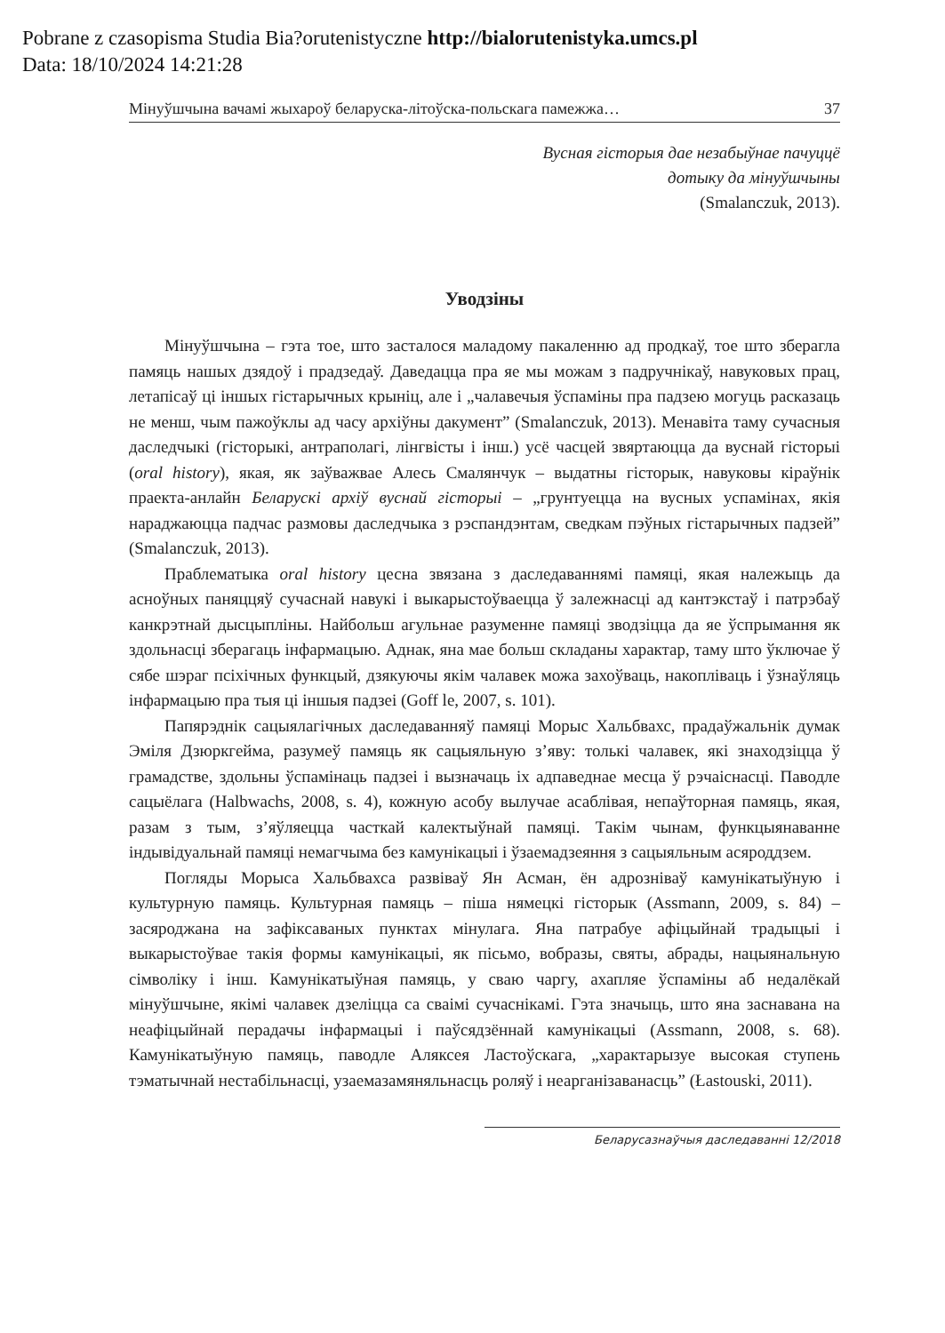Pobrane z czasopisma Studia Bia?orutenistyczne http://bialorutenistyka.umcs.pl
Data: 18/10/2024 14:21:28
Мінуўшчына вачамі жыхароў беларуска-літоўска-польскага памежжа… 37
Вусная гісторыя дае незабыўнае пачуццё
дотыку да мінуўшчыны
(Smalanczuk, 2013).
Уводзіны
Мінуўшчына – гэта тое, што засталося маладому пакаленню ад продкаў, тое што зберагла памяць нашых дзядоў і прадзедаў. Даведацца пра яе мы можам з падручнікаў, навуковых прац, летапісаў ці іншых гістарычных крыніц, але і „чалавечыя ўспаміны пра падзею могуць расказаць не менш, чым пажоўклы ад часу архіўны дакумент” (Smalanczuk, 2013). Менавіта таму сучасныя даследчыкі (гісторыкі, антраполагі, лінгвісты і інш.) усё часцей звяртаюцца да вуснай гісторыі (oral history), якая, як заўважвае Алесь Смалянчук – выдатны гісторык, навуковы кіраўнік праекта-анлайн Беларускі архіў вуснай гісторыі – „грунтуецца на вусных успамінах, якія нараджаюцца падчас размовы даследчыка з рэспандэнтам, сведкам пэўных гістарычных падзей” (Smalanczuk, 2013).
Праблематыка oral history цесна звязана з даследаваннямі памяці, якая належыць да асноўных паняццяў сучаснай навукі і выкарыстоўваецца ў залежнасці ад кантэкстаў і патрэбаў канкрэтнай дысцыпліны. Найбольш агульнае разуменне памяці зводзіцца да яе ўспрымання як здольнасці зберагаць інфармацыю. Аднак, яна мае больш складаны характар, таму што ўключае ў сябе шэраг псіхічных функцый, дзякуючы якім чалавек можа захоўваць, накопліваць і ўзнаўляць інфармацыю пра тыя ці іншыя падзеі (Goff le, 2007, s. 101).
Папярэднік сацыялагічных даследаванняў памяці Морыс Хальбвахс, прадаўжальнік думак Эміля Дзюркгейма, разумеў памяць як сацыяльную з’яву: толькі чалавек, які знаходзіцца ў грамадстве, здольны ўспамінаць падзеі і вызначаць іх адпаведнае месца ў рэчаіснасці. Паводле сацыёлага (Halbwachs, 2008, s. 4), кожную асобу вылучае асаблівая, непаўторная памяць, якая, разам з тым, з’яўляецца часткай калектыўнай памяці. Такім чынам, функцыянаванне індывідуальнай памяці немагчыма без камунікацыі і ўзаемадзеяння з сацыяльным асяроддзем.
Погляды Морыса Хальбвахса развіваў Ян Асман, ён адрозніваў камунікатыўную і культурную памяць. Культурная памяць – піша нямецкі гісторык (Assmann, 2009, s. 84) – засяроджана на зафіксаваных пунктах мінулага. Яна патрабуе афіцыйнай традыцыі і выкарыстоўвае такія формы камунікацыі, як пісьмо, вобразы, святы, абрады, нацыянальную сімволіку і інш. Камунікатыўная памяць, у сваю чаргу, ахапляе ўспаміны аб недалёкай мінуўшчыне, якімі чалавек дзеліцца са сваімі сучаснікамі. Гэта значыць, што яна заснавана на неафіцыйнай перадачы інфармацыі і паўсядзённай камунікацыі (Assmann, 2008, s. 68). Камунікатыўную памяць, паводле Аляксея Ластоўскага, „характарызуе высокая ступень тэматычнай нестабільнасці, узаемазамяняльнасць роляў і неарганізаванасць” (Łastouski, 2011).
Беларусазнаўчыя даследаванні 12/2018